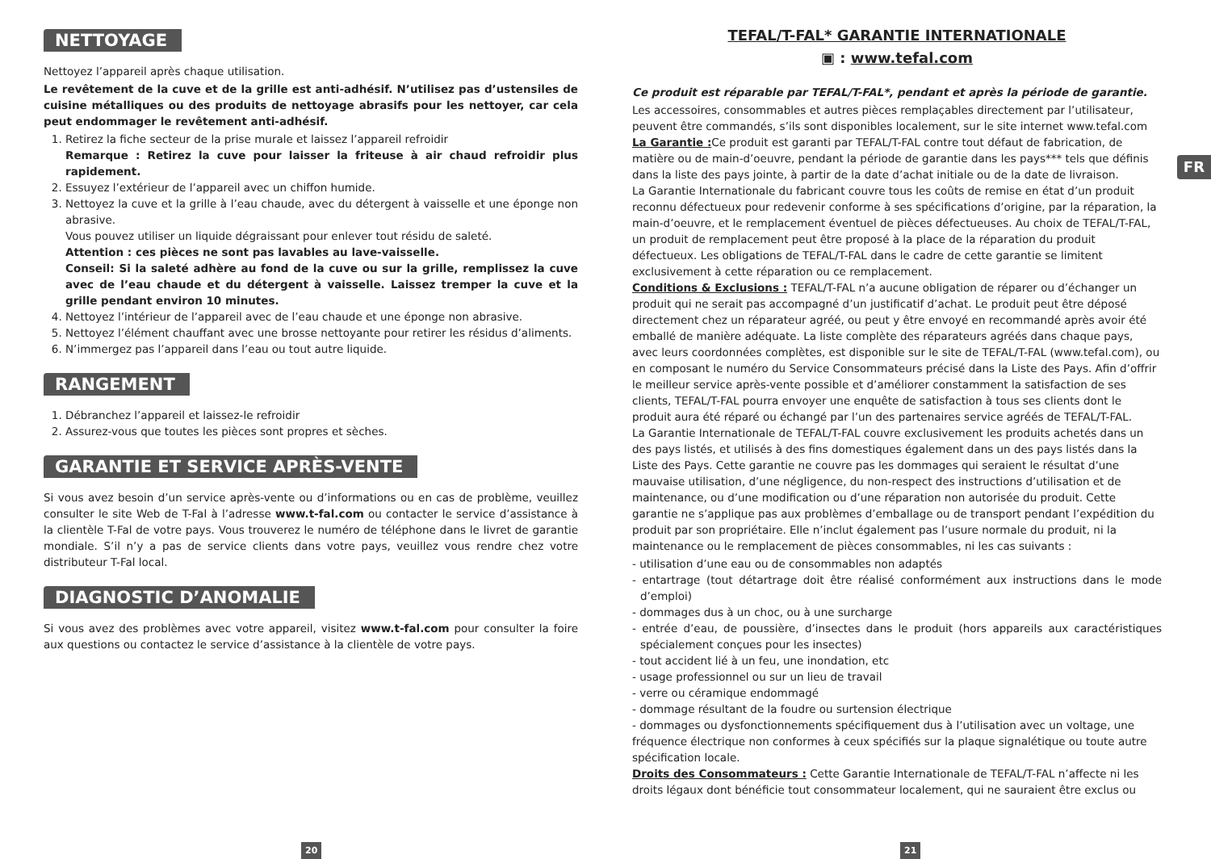NETTOYAGE
Nettoyez l’appareil après chaque utilisation.
Le revêtement de la cuve et de la grille est anti-adhésif. N’utilisez pas d’ustensiles de cuisine métalliques ou des produits de nettoyage abrasifs pour les nettoyer, car cela peut endommager le revêtement anti-adhésif.
1. Retirez la fiche secteur de la prise murale et laissez l’appareil refroidir
Remarque : Retirez la cuve pour laisser la friteuse à air chaud refroidir plus rapidement.
2. Essuyez l’extérieur de l’appareil avec un chiffon humide.
3. Nettoyez la cuve et la grille à l’eau chaude, avec du détergent à vaisselle et une éponge non abrasive.
Vous pouvez utiliser un liquide dégraissant pour enlever tout résidu de saleté.
Attention : ces pièces ne sont pas lavables au lave-vaisselle.
Conseil: Si la saleté adhère au fond de la cuve ou sur la grille, remplissez la cuve avec de l’eau chaude et du détergent à vaisselle. Laissez tremper la cuve et la grille pendant environ 10 minutes.
4. Nettoyez l’intérieur de l’appareil avec de l’eau chaude et une éponge non abrasive.
5. Nettoyez l’élément chauffant avec une brosse nettoyante pour retirer les résidus d’aliments.
6. N’immergez pas l’appareil dans l’eau ou tout autre liquide.
RANGEMENT
1. Débranchez l’appareil et laissez-le refroidir
2. Assurez-vous que toutes les pièces sont propres et sèches.
GARANTIE ET SERVICE APRÈS-VENTE
Si vous avez besoin d’un service après-vente ou d’informations ou en cas de problème, veuillez consulter le site Web de T-Fal à l’adresse www.t-fal.com ou contacter le service d’assistance à la clientèle T-Fal de votre pays. Vous trouverez le numéro de téléphone dans le livret de garantie mondiale. S’il n’y a pas de service clients dans votre pays, veuillez vous rendre chez votre distributeur T-Fal local.
DIAGNOSTIC D’ANOMALIE
Si vous avez des problèmes avec votre appareil, visitez www.t-fal.com pour consulter la foire aux questions ou contactez le service d’assistance à la clientèle de votre pays.
TEFAL/T-FAL* GARANTIE INTERNATIONALE
▣ : www.tefal.com
Ce produit est réparable par TEFAL/T-FAL*, pendant et après la période de garantie.
Les accessoires, consommables et autres pièces remplaçables directement par l’utilisateur, peuvent être commandés, s’ils sont disponibles localement, sur le site internet www.tefal.com
La Garantie : Ce produit est garanti par TEFAL/T-FAL contre tout défaut de fabrication, de matière ou de main-d’oeuvre, pendant la période de garantie dans les pays*** tels que définis dans la liste des pays jointe, à partir de la date d’achat initiale ou de la date de livraison.
La Garantie Internationale du fabricant couvre tous les coûts de remise en état d’un produit reconnu défectueux pour redevenir conforme à ses spécifications d’origine, par la réparation, la main-d’oeuvre, et le remplacement éventuel de pièces défectueuses. Au choix de TEFAL/T-FAL, un produit de remplacement peut être proposé à la place de la réparation du produit défectueux. Les obligations de TEFAL/T-FAL dans le cadre de cette garantie se limitent exclusivement à cette réparation ou ce remplacement.
Conditions & Exclusions : TEFAL/T-FAL n’a aucune obligation de réparer ou d’échanger un produit qui ne serait pas accompagné d’un justificatif d’achat. Le produit peut être déposé directement chez un réparateur agréé, ou peut y être envoyé en recommandé après avoir été emballé de manière adéquate. La liste complète des réparateurs agréés dans chaque pays, avec leurs coordonnées complètes, est disponible sur le site de TEFAL/T-FAL (www.tefal.com), ou en composant le numéro du Service Consommateurs précisé dans la Liste des Pays. Afin d’offrir le meilleur service après-vente possible et d’améliorer constamment la satisfaction de ses clients, TEFAL/T-FAL pourra envoyer une enquête de satisfaction à tous ses clients dont le produit aura été réparé ou échangé par l’un des partenaires service agréés de TEFAL/T-FAL.
La Garantie Internationale de TEFAL/T-FAL couvre exclusivement les produits achetés dans un des pays listés, et utilisés à des fins domestiques également dans un des pays listés dans la Liste des Pays. Cette garantie ne couvre pas les dommages qui seraient le résultat d’une mauvaise utilisation, d’une négligence, du non-respect des instructions d’utilisation et de maintenance, ou d’une modification ou d’une réparation non autorisée du produit. Cette garantie ne s’applique pas aux problèmes d’emballage ou de transport pendant l’expédition du produit par son propriétaire. Elle n’inclut également pas l’usure normale du produit, ni la maintenance ou le remplacement de pièces consommables, ni les cas suivants :
- utilisation d’une eau ou de consommables non adaptés
- entartrage (tout détartrage doit être réalisé conformément aux instructions dans le mode d’emploi)
- dommages dus à un choc, ou à une surcharge
- entrée d’eau, de poussière, d’insectes dans le produit (hors appareils aux caractéristiques spécialement conçues pour les insectes)
- tout accident lié à un feu, une inondation, etc
- usage professionnel ou sur un lieu de travail
- verre ou céramique endommagé
- dommage résultant de la foudre ou surtension électrique
- dommages ou dysfonctionnements spécifiquement dus à l’utilisation avec un voltage, une fréquence électrique non conformes à ceux spécifiés sur la plaque signalétique ou toute autre spécification locale.
Droits des Consommateurs : Cette Garantie Internationale de TEFAL/T-FAL n’affecte ni les droits légaux dont bénéficie tout consommateur localement, qui ne sauraient être exclus ou
FR
20 21